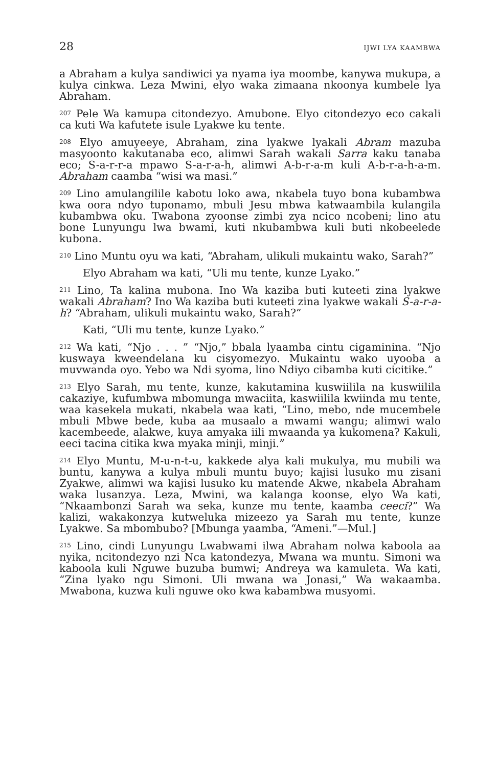28 IJWI LYA KAAMBWA
a Abraham a kulya sandiwici ya nyama iya moombe, kanywa mukupa, a kulya cinkwa. Leza Mwini, elyo waka zimaana nkoonya kumbele lya Abraham.
<sup>207</sup> Pele Wa kamupa citondezyo. Amubone. Elyo citondezyo eco cakali ca kuti Wa kafutete isule Lyakwe ku tente.
<sup>208</sup> Elyo amuyeeye, Abraham, zina lyakwe lyakali Abram mazuba masyoonto kakutanaba eco, alimwi Sarah wakali Sarra kaku tanaba eco; S-a-r-r-a mpawo S-a-r-a-h, alimwi A-b-r-a-m kuli A-b-r-a-h-a-m. Abraham caamba “wisi wa masi.”
<sup>209</sup> Lino amulangilile kabotu loko awa, nkabela tuyo bona kubambwa kwa oora ndyo tuponamo, mbuli Jesu mbwa katwaambila kulangila kubambwa oku. Twabona zyoonse zimbi zya ncico ncobeni; lino atu bone Lunyungu lwa bwami, kuti nkubambwa kuli buti nkobeelede kubona.
<sup>210</sup> Lino Muntu oyu wa kati, “Abraham, ulikuli mukaintu wako, Sarah?”
Elyo Abraham wa kati, “Uli mu tente, kunze Lyako.”
<sup>211</sup> Lino, Ta kalina mubona. Ino Wa kaziba buti kuteeti zina lyakwe wakali Abraham? Ino Wa kaziba buti kuteeti zina lyakwe wakali S-a-r-a-h? “Abraham, ulikuli mukaintu wako, Sarah?”
Kati, “Uli mu tente, kunze Lyako.”
<sup>212</sup> Wa kati, “Njo . . . ” “Njo,” bbala lyaamba cintu cigaminina. “Njo kuswaya kweendelana ku cisyomezyo. Mukaintu wako uyooba a muvwanda oyo. Yebo wa Ndi syoma, lino Ndiyo cibamba kuti cicitike.”
<sup>213</sup> Elyo Sarah, mu tente, kunze, kakutamina kuswiilila na kuswiilila cakaziye, kufumbwa mbomunga mwaciita, kaswiilila kwiinda mu tente, waa kasekela mukati, nkabela waa kati, “Lino, mebo, nde mucembele mbuli Mbwe bede, kuba aa musaalo a mwami wangu; alimwi walo kacembeede, alakwe, kuya amyaka iili mwaanda ya kukomena? Kakuli, eeci tacina citika kwa myaka minji, minji.”
<sup>214</sup> Elyo Muntu, M-u-n-t-u, kakkede alya kali mukulya, mu mubili wa buntu, kanywa a kulya mbuli muntu buyo; kajisi lusuko mu zisani Zyakwe, alimwi wa kajisi lusuko ku matende Akwe, nkabela Abraham waka lusanzya. Leza, Mwini, wa kalanga koonse, elyo Wa kati, “Nkaambonzi Sarah wa seka, kunze mu tente, kaamba ceeci?” Wa kalizi, wakakonzya kutweluka mizeezo ya Sarah mu tente, kunze Lyakwe. Sa mbombubo? [Mbunga yaamba, “Ameni.”—Mul.]
<sup>215</sup> Lino, cindi Lunyungu Lwabwami ilwa Abraham nolwa kaboola aa nyika, ncitondezyo nzi Nca katondezya, Mwana wa muntu. Simoni wa kaboola kuli Nguwe buzuba bumwi; Andreya wa kamuleta. Wa kati, “Zina lyako ngu Simoni. Uli mwana wa Jonasi,” Wa wakaamba. Mwabona, kuzwa kuli nguwe oko kwa kabambwa musyomi.